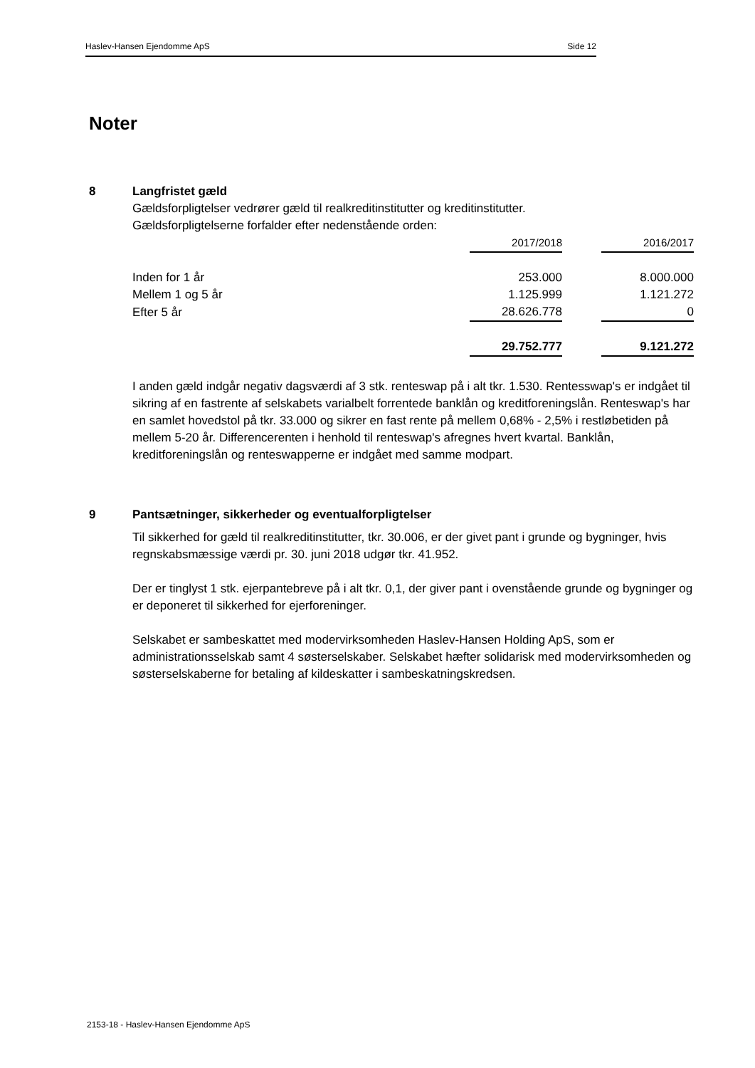Haslev-Hansen Ejendomme ApS Side 12
Noter
8 Langfristet gæld
Gældsforpligtelser vedrører gæld til realkreditinstitutter og kreditinstitutter.
Gældsforpligtelserne forfalder efter nedenstående orden:
| | 2017/2018 | | 2016/2017 |
| Inden for 1 år | 253.000 | | 8.000.000 |
| Mellem 1 og 5 år | 1.125.999 | | 1.121.272 |
| Efter 5 år | 28.626.778 | | 0 |
| | 29.752.777 | | 9.121.272 |
I anden gæld indgår negativ dagsværdi af 3 stk. renteswap på i alt tkr. 1.530. Rentesswap's er indgået til sikring af en fastrente af selskabets varialbelt forrentede banklån og kreditforeningslån. Renteswap's har en samlet hovedstol på tkr. 33.000 og sikrer en fast rente på mellem 0,68% - 2,5% i restløbetiden på mellem 5-20 år. Differencerenten i henhold til renteswap's afregnes hvert kvartal. Banklån, kreditforeningslån og renteswapperne er indgået med samme modpart.
9 Pantsætninger, sikkerheder og eventualforpligtelser
Til sikkerhed for gæld til realkreditinstitutter, tkr. 30.006, er der givet pant i grunde og bygninger, hvis regnskabsmæssige værdi pr. 30. juni 2018 udgør tkr. 41.952.
Der er tinglyst 1 stk. ejerpantebreve på i alt tkr. 0,1, der giver pant i ovenstående grunde og bygninger og er deponeret til sikkerhed for ejerforeninger.
Selskabet er sambeskattet med modervirksomheden Haslev-Hansen Holding ApS, som er administrationsselskab samt 4 søsterselskaber. Selskabet hæfter solidarisk med modervirksomheden og søsterselskaberne for betaling af kildeskatter i sambeskatningskredsen.
2153-18 - Haslev-Hansen Ejendomme ApS